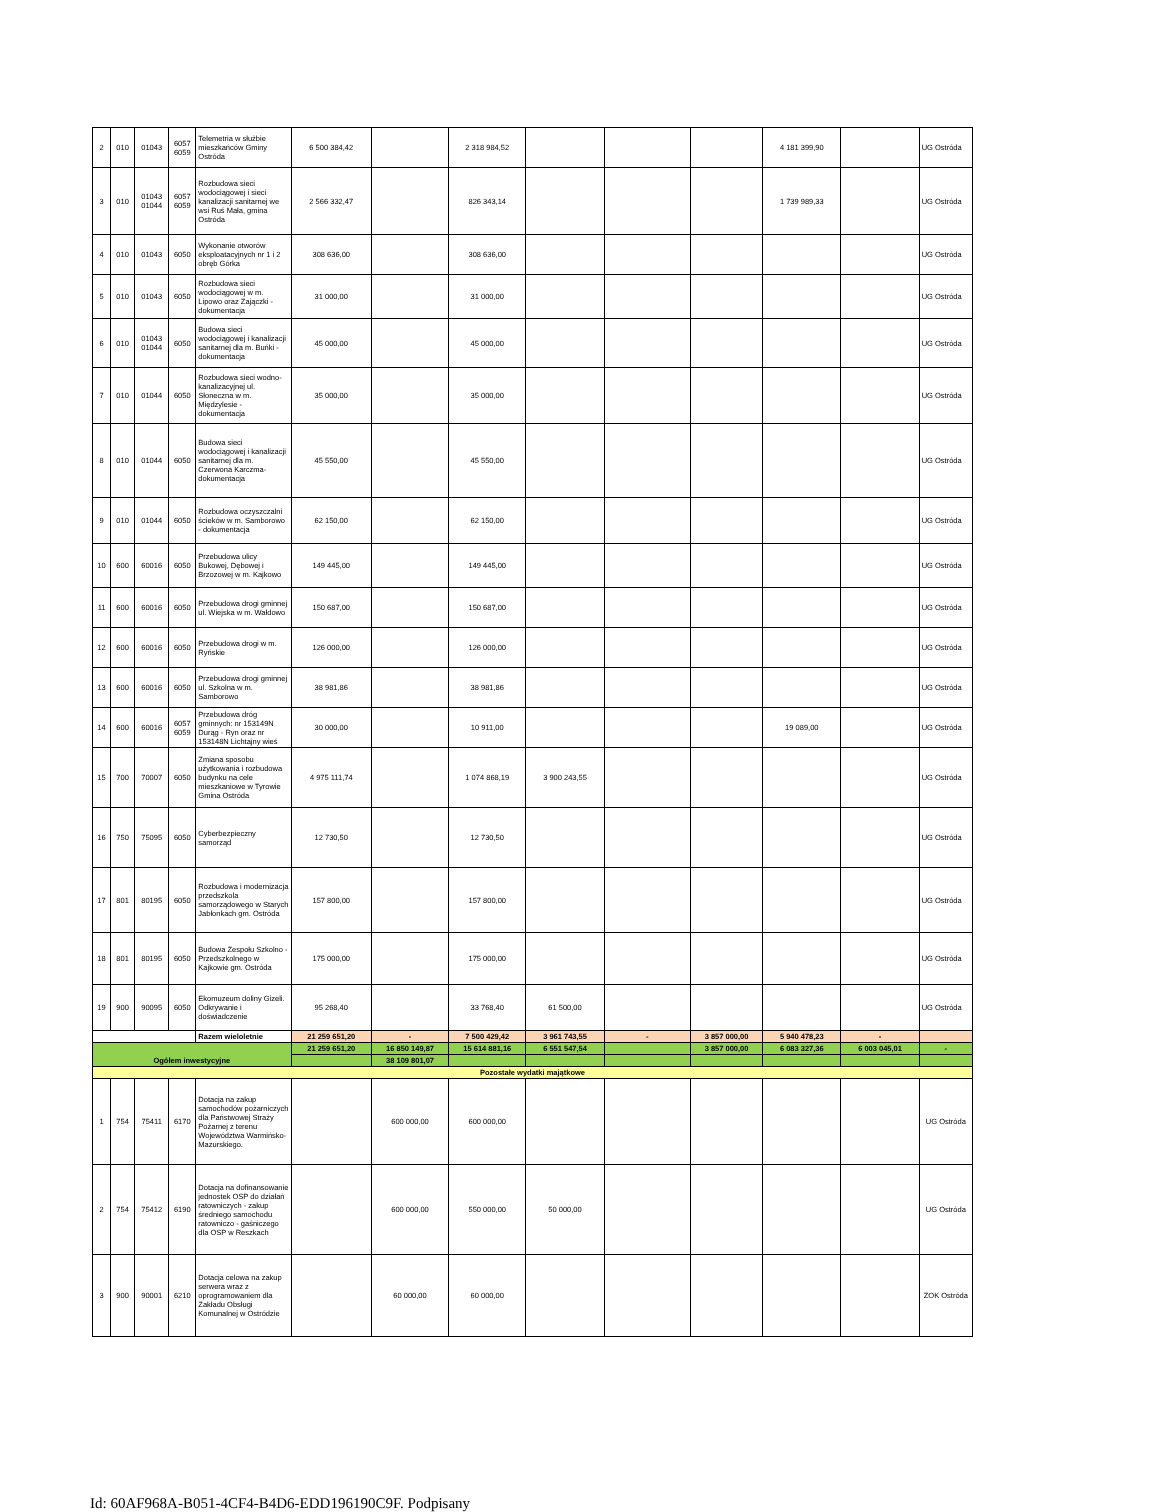| 2 | 010 | 01043 | 6057 6059 | Telemetria w służbie mieszkańców Gminy Ostróda | 6 500 384,42 | | 2 318 984,52 | | | | 4 181 399,90 | | UG Ostróda |
| 3 | 010 | 01043 01044 | 6057 6059 | Rozbudowa sieci wodociągowej i sieci kanalizacji sanitarnej we wsi Ruś Mała, gmina Ostróda | 2 566 332,47 | | 826 343,14 | | | | 1 739 989,33 | | UG Ostróda |
| 4 | 010 | 01043 | 6050 | Wykonanie otworów eksploatacyjnych nr 1 i 2 obręb Górka | 308 636,00 | | 308 636,00 | | | | | | UG Ostróda |
| 5 | 010 | 01043 | 6050 | Rozbudowa sieci wodociągowej w m. Lipowo oraz Zajączki - dokumentacja | 31 000,00 | | 31 000,00 | | | | | | UG Ostróda |
| 6 | 010 | 01043 01044 | 6050 | Budowa sieci wodociągowej i kanalizacji sanitarnej dla m. Buńki - dokumentacja | 45 000,00 | | 45 000,00 | | | | | | UG Ostróda |
| 7 | 010 | 01044 | 6050 | Rozbudowa sieci wodno-kanalizacyjnej ul. Słoneczna w m. Międzylesie - dokumentacja | 35 000,00 | | 35 000,00 | | | | | | UG Ostróda |
| 8 | 010 | 01044 | 6050 | Budowa sieci wodociągowej i kanalizacji sanitarnej dla m. Czerwona Karczma- dokumentacja | 45 550,00 | | 45 550,00 | | | | | | UG Ostróda |
| 9 | 010 | 01044 | 6050 | Rozbudowa oczyszczalni ścieków w m. Samborowo - dokumentacja | 62 150,00 | | 62 150,00 | | | | | | UG Ostróda |
| 10 | 600 | 60016 | 6050 | Przebudowa ulicy Bukowej, Dębowej i Brzozowej w m. Kajkowo | 149 445,00 | | 149 445,00 | | | | | | UG Ostróda |
| 11 | 600 | 60016 | 6050 | Przebudowa drogi gminnej ul. Wiejska w m. Wałdowo | 150 687,00 | | 150 687,00 | | | | | | UG Ostróda |
| 12 | 600 | 60016 | 6050 | Przebudowa drogi w m. Ryńskie | 126 000,00 | | 126 000,00 | | | | | | UG Ostróda |
| 13 | 600 | 60016 | 6050 | Przebudowa drogi gminnej ul. Szkolna w m. Samborowo | 38 981,86 | | 38 981,86 | | | | | | UG Ostróda |
| 14 | 600 | 60016 | 6057 6059 | Przebudowa dróg gminnych: nr 153149N Durąg - Ryn oraz nr 153148N Lichtajny wieś | 30 000,00 | | 10 911,00 | | | | 19 089,00 | | UG Ostróda |
| 15 | 700 | 70007 | 6050 | Zmiana sposobu użytkowania i rozbudowa budynku na cele mieszkaniowe w Tyrowie Gmina Ostróda | 4 975 111,74 | | 1 074 868,19 | 3 900 243,55 | | | | | UG Ostróda |
| 16 | 750 | 75095 | 6050 | Cyberbezpieczny samorząd | 12 730,50 | | 12 730,50 | | | | | | UG Ostróda |
| 17 | 801 | 80195 | 6050 | Rozbudowa i modernizacja przedszkola samorządowego w Starych Jabłonkach gm. Ostróda | 157 800,00 | | 157 800,00 | | | | | | UG Ostróda |
| 18 | 801 | 80195 | 6050 | Budowa Zespołu Szkolno - Przedszkolnego w Kajkowie gm. Ostróda | 175 000,00 | | 175 000,00 | | | | | | UG Ostróda |
| 19 | 900 | 90095 | 6050 | Ekomuzeum doliny Gizeli. Odkrywanie i doświadczenie | 95 268,40 | | 33 768,40 | 61 500,00 | | | | | UG Ostróda |
| | | | | Razem wieloletnie | 21 259 651,20 | - | 7 500 429,42 | 3 961 743,55 | - | 3 857 000,00 | 5 940 478,23 | - | |
| Ogółem inwestycyjne | | | | | 21 259 651,20 | 16 850 149,87 | 15 614 881,16 | 6 551 547,54 | | 3 857 000,00 | 6 083 327,36 | 6 003 045,01 | - |
| | | | | | | 38 109 801,07 | | | | | | | |
| Pozostałe wydatki majątkowe | | | | | | | | | | | | | |
| 1 | 754 | 75411 | 6170 | Dotacja na zakup samochodów pożarniczych dla Państwowej Straży Pożarnej z terenu Województwa Warmińsko-Mazurskiego. | | 600 000,00 | 600 000,00 | | | | | | UG Ostróda |
| 2 | 754 | 75412 | 6190 | Dotacja na dofinansowanie jednostek OSP do działań ratowniczych - zakup średniego samochodu ratowniczo - gaśniczego dla OSP w Reszkach | | 600 000,00 | 550 000,00 | 50 000,00 | | | | | UG Ostróda |
| 3 | 900 | 90001 | 6210 | Dotacja celowa na zakup serwera wraz z oprogramowaniem dla Zakładu Obsługi Komunalnej w Ostródzie | | 60 000,00 | 60 000,00 | | | | | | ZOK Ostróda |
Id: 60AF968A-B051-4CF4-B4D6-EDD196190C9F. Podpisany